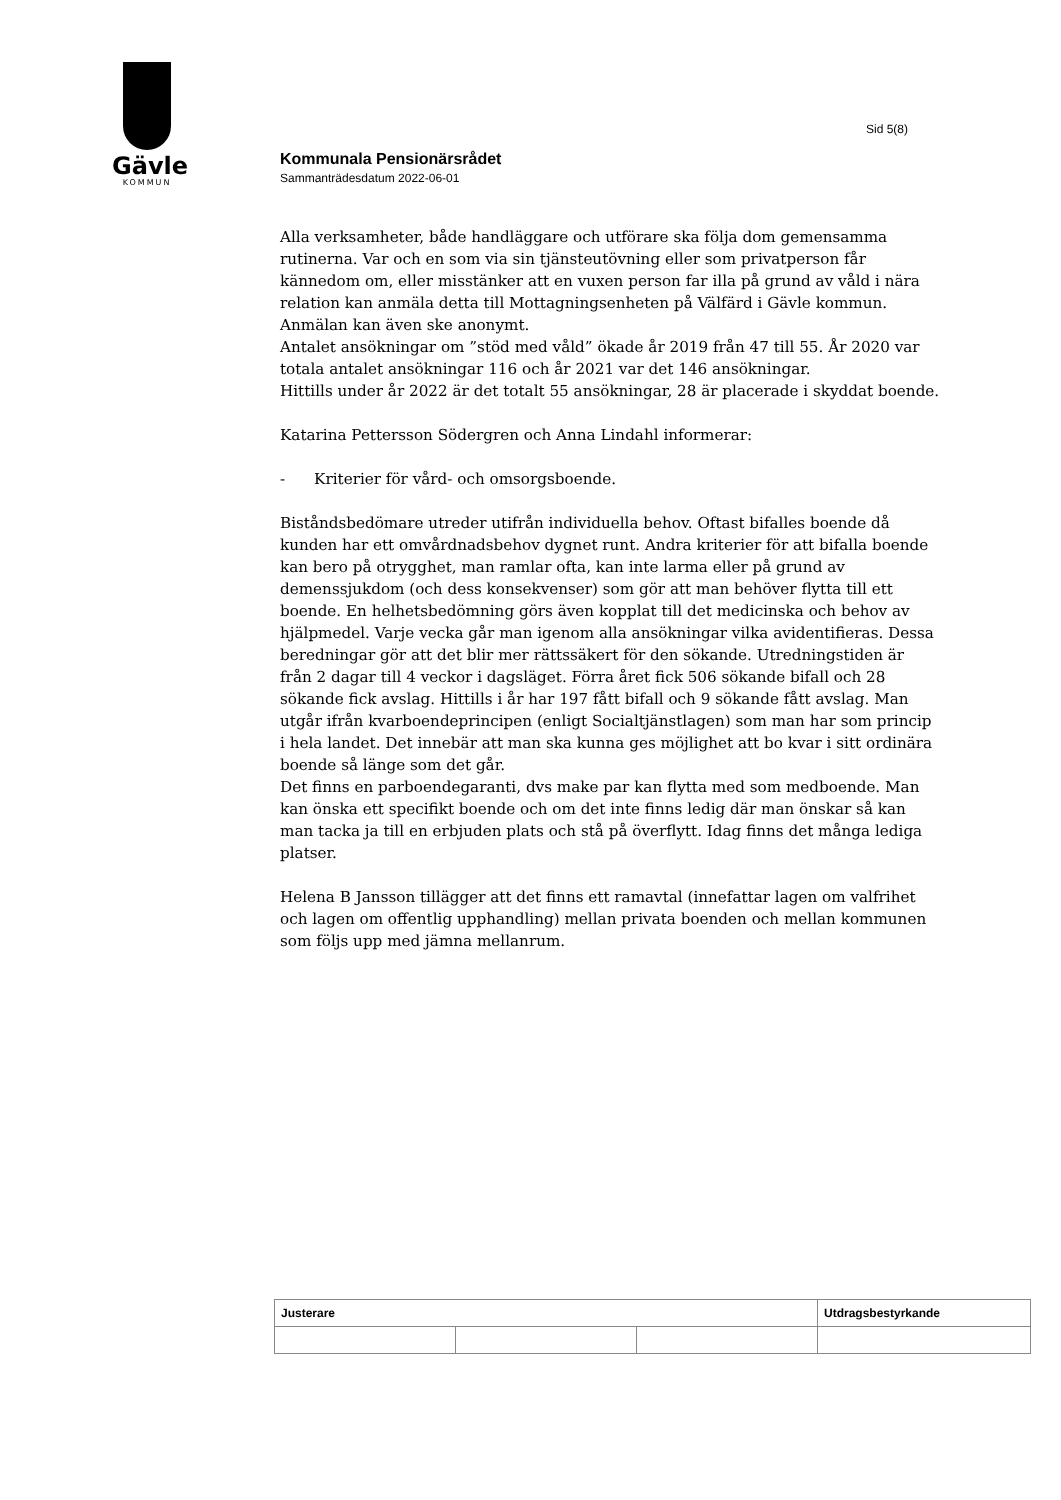Gävle
KOMMUN
Sid 5(8)
Kommunala Pensionärsrådet
Sammanträdesdatum 2022-06-01
Alla verksamheter, både handläggare och utförare ska följa dom gemensamma rutinerna. Var och en som via sin tjänsteutövning eller som privatperson får kännedom om, eller misstänker att en vuxen person far illa på grund av våld i nära relation kan anmäla detta till Mottagningsenheten på Välfärd i Gävle kommun. Anmälan kan även ske anonymt.
Antalet ansökningar om ”stöd med våld” ökade år 2019 från 47 till 55. År 2020 var totala antalet ansökningar 116 och år 2021 var det 146 ansökningar.
Hittills under år 2022 är det totalt 55 ansökningar, 28 är placerade i skyddat boende.
Katarina Pettersson Södergren och Anna Lindahl informerar:
- Kriterier för vård- och omsorgsboende.
Biståndsbedömare utreder utifrån individuella behov. Oftast bifalles boende då kunden har ett omvårdnadsbehov dygnet runt. Andra kriterier för att bifalla boende kan bero på otrygghet, man ramlar ofta, kan inte larma eller på grund av demenssjukdom (och dess konsekvenser) som gör att man behöver flytta till ett boende. En helhetsbedömning görs även kopplat till det medicinska och behov av hjälpmedel. Varje vecka går man igenom alla ansökningar vilka avidentifieras. Dessa beredningar gör att det blir mer rättssäkert för den sökande. Utredningstiden är från 2 dagar till 4 veckor i dagsläget. Förra året fick 506 sökande bifall och 28 sökande fick avslag. Hittills i år har 197 fått bifall och 9 sökande fått avslag. Man utgår ifrån kvarboendeprincipen (enligt Socialtjänstlagen) som man har som princip i hela landet. Det innebär att man ska kunna ges möjlighet att bo kvar i sitt ordinära boende så länge som det går.
Det finns en parboendegaranti, dvs make par kan flytta med som medboende. Man kan önska ett specifikt boende och om det inte finns ledig där man önskar så kan man tacka ja till en erbjuden plats och stå på överflytt. Idag finns det många lediga platser.
Helena B Jansson tillägger att det finns ett ramavtal (innefattar lagen om valfrihet och lagen om offentlig upphandling) mellan privata boenden och mellan kommunen som följs upp med jämna mellanrum.
| Justerare | | | Utdragsbestyrkande |
| --- | --- | --- | --- |